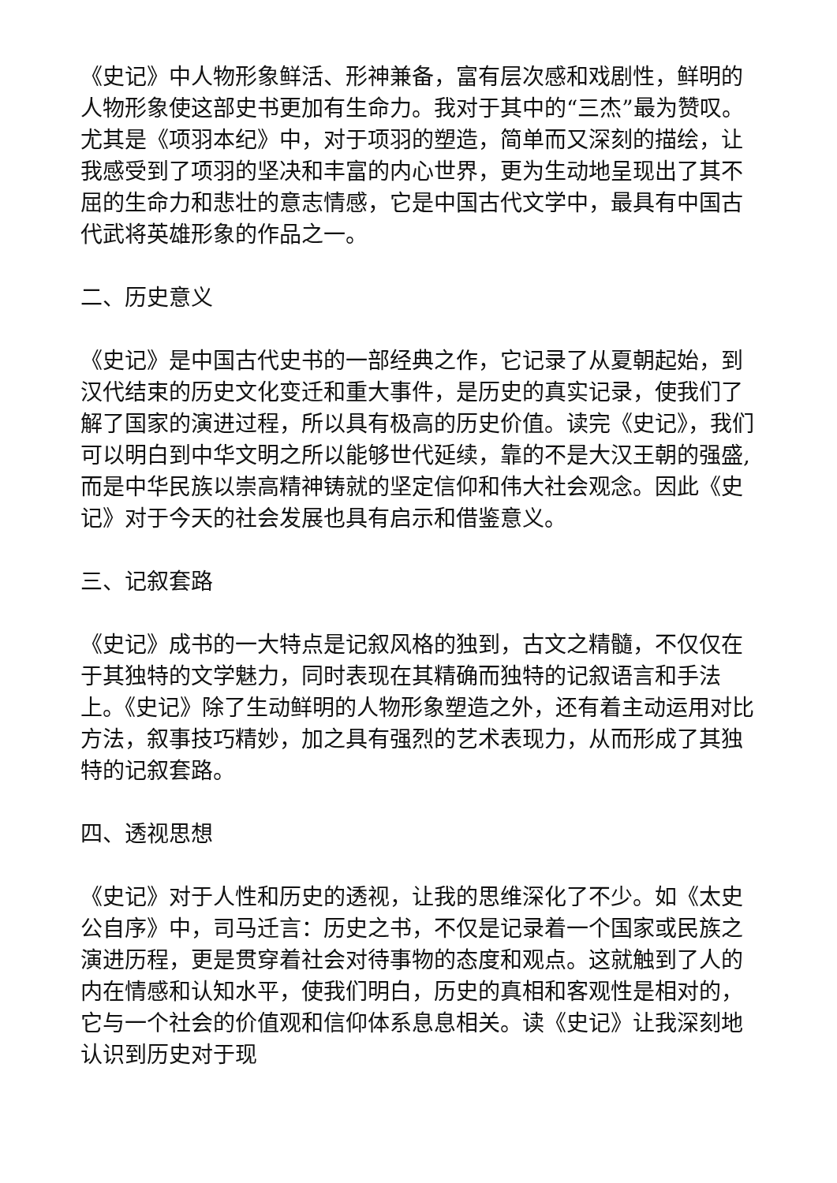《史记》中人物形象鲜活、形神兼备，富有层次感和戏剧性，鲜明的人物形象使这部史书更加有生命力。我对于其中的“三杰”最为赞叹。尤其是《项羽本纪》中，对于项羽的塑造，简单而又深刻的描绘，让我感受到了项羽的坚决和丰富的内心世界，更为生动地呈现出了其不屈的生命力和悲壮的意志情感，它是中国古代文学中，最具有中国古代武将英雄形象的作品之一。
二、历史意义
《史记》是中国古代史书的一部经典之作，它记录了从夏朝起始，到汉代结束的历史文化变迁和重大事件，是历史的真实记录，使我们了解了国家的演进过程，所以具有极高的历史价值。读完《史记》，我们可以明白到中华文明之所以能够世代延续，靠的不是大汉王朝的强盛,而是中华民族以崇高精神铸就的坚定信仰和伟大社会观念。因此《史记》对于今天的社会发展也具有启示和借鉴意义。
三、记叙套路
《史记》成书的一大特点是记叙风格的独到，古文之精髓，不仅仅在于其独特的文学魅力，同时表现在其精确而独特的记叙语言和手法上。《史记》除了生动鲜明的人物形象塑造之外，还有着主动运用对比方法，叙事技巧精妙，加之具有强烈的艺术表现力，从而形成了其独特的记叙套路。
四、透视思想
《史记》对于人性和历史的透视，让我的思维深化了不少。如《太史公自序》中，司马迁言：历史之书，不仅是记录着一个国家或民族之演进历程，更是贯穿着社会对待事物的态度和观点。这就触到了人的内在情感和认知水平，使我们明白，历史的真相和客观性是相对的，它与一个社会的价值观和信仰体系息息相关。读《史记》让我深刻地认识到历史对于现